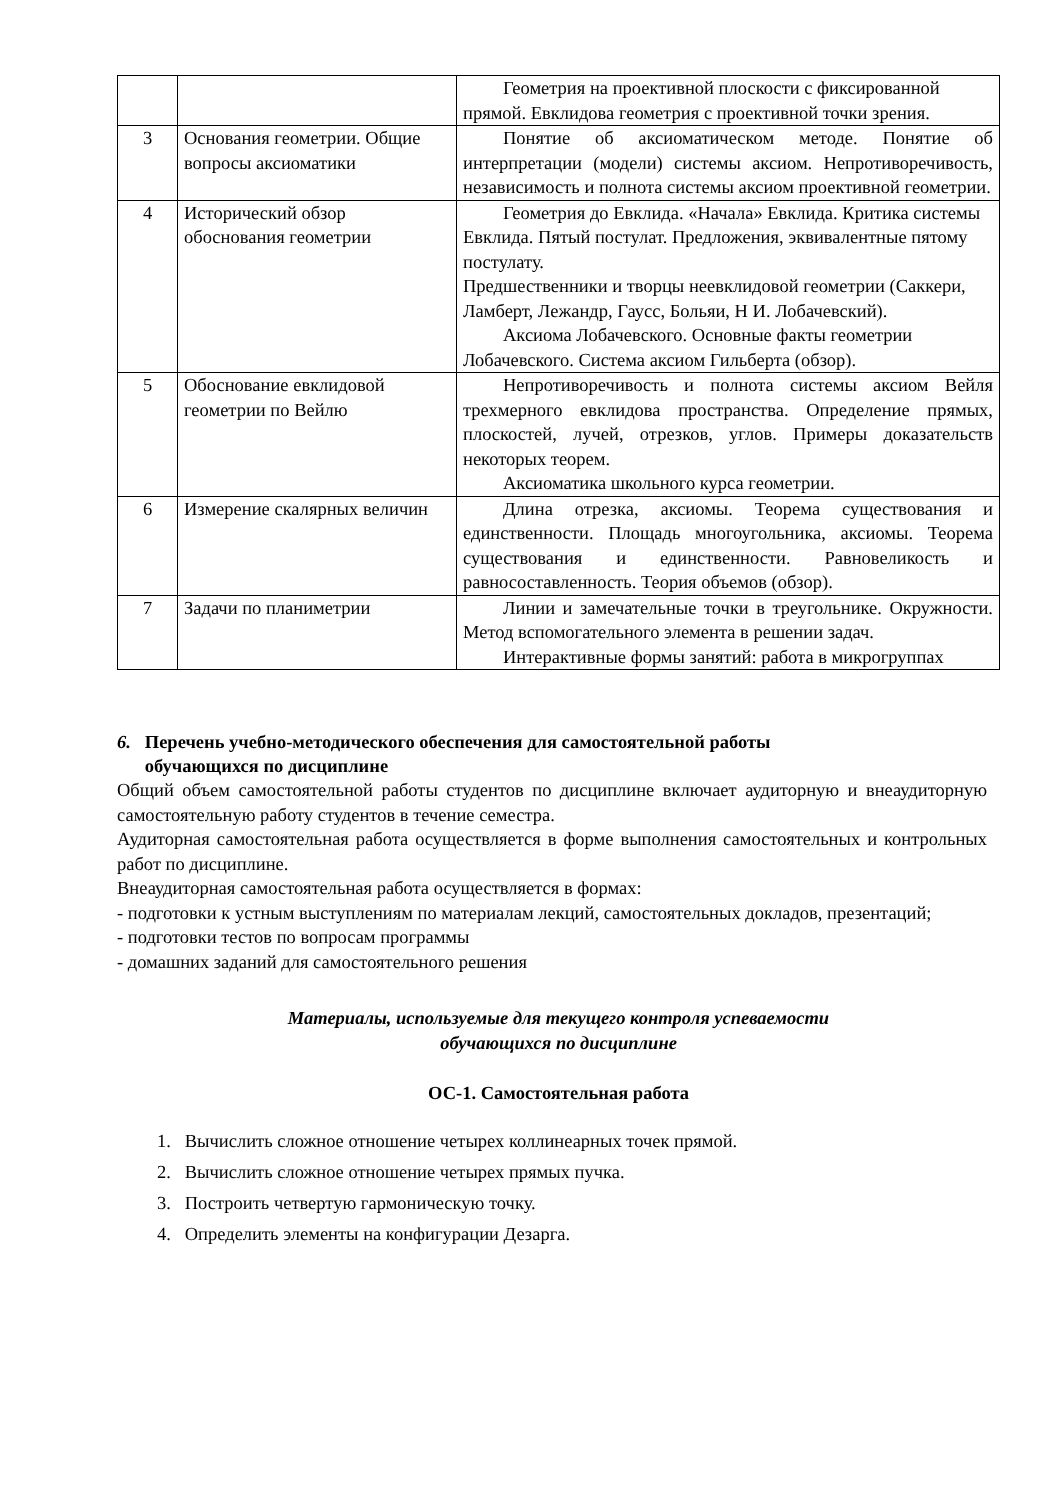| | | Геометрия на проективной плоскости с фиксированной прямой. Евклидова геометрия с проективной точки зрения. |
| 3 | Основания геометрии. Общие вопросы аксиоматики | Понятие об аксиоматическом методе. Понятие об интерпретации (модели) системы аксиом. Непротиворечивость, независимость и полнота системы аксиом проективной геометрии. |
| 4 | Исторический обзор обоснования геометрии | Геометрия до Евклида. «Начала» Евклида. Критика системы Евклида. Пятый постулат. Предложения, эквивалентные пятому постулату. Предшественники и творцы неевклидовой геометрии (Саккери, Ламберт, Лежандр, Гаусс, Больяи, Н И. Лобачевский). Аксиома Лобачевского. Основные факты геометрии Лобачевского. Система аксиом Гильберта (обзор). |
| 5 | Обоснование евклидовой геометрии по Вейлю | Непротиворечивость и полнота системы аксиом Вейля трехмерного евклидова пространства. Определение прямых, плоскостей, лучей, отрезков, углов. Примеры доказательств некоторых теорем. Аксиоматика школьного курса геометрии. |
| 6 | Измерение скалярных величин | Длина отрезка, аксиомы. Теорема существования и единственности. Площадь многоугольника, аксиомы. Теорема существования и единственности. Равновеликость и равносоставленность. Теория объемов (обзор). |
| 7 | Задачи по планиметрии | Линии и замечательные точки в треугольнике. Окружности. Метод вспомогательного элемента в решении задач. Интерактивные формы занятий: работа в микрогруппах |
6. Перечень учебно-методического обеспечения для самостоятельной работы
обучающихся по дисциплине
Общий объем самостоятельной работы студентов по дисциплине включает аудиторную и внеаудиторную самостоятельную работу студентов в течение семестра.
Аудиторная самостоятельная работа осуществляется в форме выполнения самостоятельных и контрольных работ по дисциплине.
Внеаудиторная самостоятельная работа осуществляется в формах:
- подготовки к устным выступлениям по материалам лекций, самостоятельных докладов, презентаций;
- подготовки тестов по вопросам программы
- домашних заданий для самостоятельного решения
Материалы, используемые для текущего контроля успеваемости
обучающихся по дисциплине
ОС-1. Самостоятельная работа
1. Вычислить сложное отношение четырех коллинеарных точек прямой.
2. Вычислить сложное отношение четырех прямых пучка.
3. Построить четвертую гармоническую точку.
4. Определить элементы на конфигурации Дезарга.